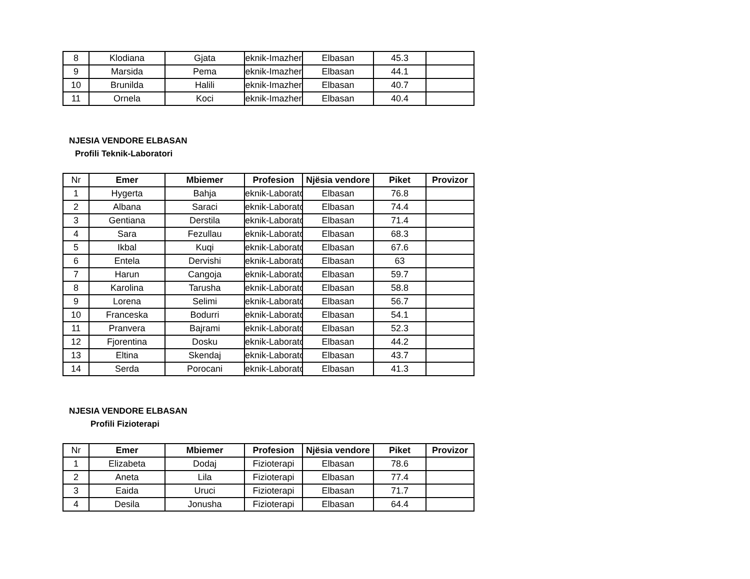| 8 | Klodiana | Gjata | eknik-Imazher | Elbasan | 45.3 | |
| 9 | Marsida | Pema | eknik-Imazher | Elbasan | 44.1 | |
| 10 | Brunilda | Halili | eknik-Imazher | Elbasan | 40.7 | |
| 11 | Ornela | Koci | eknik-Imazher | Elbasan | 40.4 | |
NJESIA VENDORE ELBASAN
Profili Teknik-Laboratori
| Nr | Emer | Mbiemer | Profesion | Njësia vendore | Piket | Provizor |
| --- | --- | --- | --- | --- | --- | --- |
| 1 | Hygerta | Bahja | eknik-Laborato | Elbasan | 76.8 | |
| 2 | Albana | Saraci | eknik-Laborato | Elbasan | 74.4 | |
| 3 | Gentiana | Derstila | eknik-Laborato | Elbasan | 71.4 | |
| 4 | Sara | Fezullau | eknik-Laborato | Elbasan | 68.3 | |
| 5 | Ikbal | Kuqi | eknik-Laborato | Elbasan | 67.6 | |
| 6 | Entela | Dervishi | eknik-Laborato | Elbasan | 63 | |
| 7 | Harun | Cangoja | eknik-Laborato | Elbasan | 59.7 | |
| 8 | Karolina | Tarusha | eknik-Laborato | Elbasan | 58.8 | |
| 9 | Lorena | Selimi | eknik-Laborato | Elbasan | 56.7 | |
| 10 | Franceska | Bodurri | eknik-Laborato | Elbasan | 54.1 | |
| 11 | Pranvera | Bajrami | eknik-Laborato | Elbasan | 52.3 | |
| 12 | Fjorentina | Dosku | eknik-Laborato | Elbasan | 44.2 | |
| 13 | Eltina | Skendaj | eknik-Laborato | Elbasan | 43.7 | |
| 14 | Serda | Porocani | eknik-Laborato | Elbasan | 41.3 | |
NJESIA VENDORE ELBASAN
Profili Fizioterapi
| Nr | Emer | Mbiemer | Profesion | Njësia vendore | Piket | Provizor |
| --- | --- | --- | --- | --- | --- | --- |
| 1 | Elizabeta | Dodaj | Fizioterapi | Elbasan | 78.6 | |
| 2 | Aneta | Lila | Fizioterapi | Elbasan | 77.4 | |
| 3 | Eaida | Uruci | Fizioterapi | Elbasan | 71.7 | |
| 4 | Desila | Jonusha | Fizioterapi | Elbasan | 64.4 | |